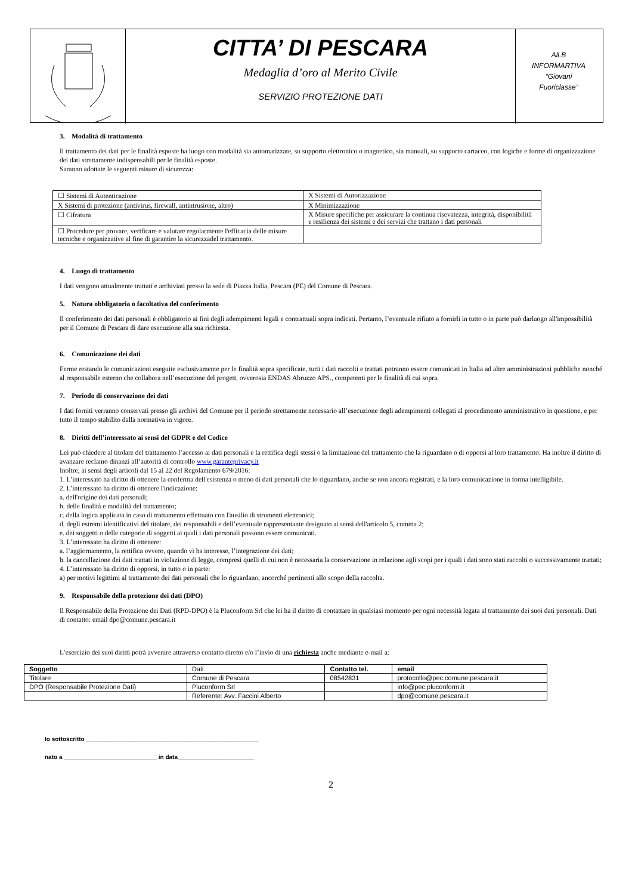CITTA’ DI PESCARA
Medaglia d’oro al Merito Civile
SERVIZIO PROTEZIONE DATI
All.B
INFORMARTIVA
“Giovani
Fuoriclasse”
3. Modalità di trattamento
Il trattamento dei dati per le finalità esposte ha luogo con modalità sia automatizzate, su supporto elettronico o magnetico, sia manuali, su supporto cartaceo, con logiche e forme di organizzazione dei dati strettamente indispensabili per le finalità esposte.
Saranno adottate le seguenti misure di sicurezza:
| ☐ Sistemi di Autenticazione | X Sistemi di Autorizzazione |
| X Sistemi di protezione (antivirus, firewall, antintrusione, altro) | X Minimizzazione |
| ☐ Cifratura | X Misure specifiche per assicurare la continua risevatezza, integrità, disponibilità e resilienza dei sistemi e dei servizi che trattano i dati personali |
| ☐ Procedure per provare, verificare e valutare regolarmente l'efficacia delle misure tecniche e organizzative al fine di garantire la sicurezzadel trattamento. | |
4. Luogo di trattamento
I dati vengono attualmente trattati e archiviati presso la sede di Piazza Italia, Pescara (PE) del Comune di Pescara.
5. Natura obbligatoria o facoltativa del conferimento
Il conferimento dei dati personali è obbligatorio ai fini degli adempimenti legali e contrattuali sopra indicati. Pertanto, l’eventuale rifiuto a fornirli in tutto o in parte può darluogo all'impossibilità per il Comune di Pescara di dare esecuzione alla sua richiesta.
6. Comunicazione dei dati
Ferme restando le comunicazioni eseguite esclusivamente per le finalità sopra specificate, tutti i dati raccolti e trattati potranno essere comunicati in Italia ad altre amministrazioni pubbliche nonché al responsabile esterno che collabora nell’esecuzione del progett, ovverosia ENDAS Abruzzo APS., competenti per le finalità di cui sopra.
7. Periodo di conservazione dei dati
I dati forniti verranno conservati presso gli archivi del Comune per il periodo strettamente necessario all’esecuzione degli adempimenti collegati al procedimento amministrativo in questione, e per tutto il tempo stabilito dalla normativa in vigore.
8. Diritti dell’interessato ai sensi del GDPR e del Codice
Lei può chiedere al titolare del trattamento l’accesso ai dati personali e la rettifica degli stessi o la limitazione del trattamento che la riguardano o di opporsi al loro trattamento. Ha inoltre il diritto di avanzare reclamo dinanzi all’autorità di controllo www.garanteprivacy.it
Inoltre, ai sensi degli articoli dal 15 al 22 del Regolamento 679/2016:
1. L’interessato ha diritto di ottenere la conferma dell'esistenza o meno di dati personali che lo riguardano, anche se non ancora registrati, e la loro comunicazione in forma intelligibile.
2. L’interessato ha diritto di ottenere l'indicazione:
a. dell'origine dei dati personali;
b. delle finalità e modalità del trattamento;
c. della logica applicata in caso di trattamento effettuato con l'ausilio di strumenti elettronici;
d. degli estremi identificativi del titolare, dei responsabili e dell’eventuale rappresentante designato ai sensi dell'articolo 5, comma 2;
e. dei soggetti o delle categorie di soggetti ai quali i dati personali possono essere comunicati.
3. L’interessato ha diritto di ottenere:
a. l’aggiornamento, la rettifica ovvero, quando vi ha interesse, l’integrazione dei dati;
b. la cancellazione dei dati trattati in violazione di legge, compresi quelli di cui non è necessaria la conservazione in relazione agli scopi per i quali i dati sono stati raccolti o successivamente trattati;
4. L’interessato ha diritto di opporsi, in tutto o in parte:
a) per motivi legittimi al trattamento dei dati personali che lo riguardano, ancorché pertinenti allo scopo della raccolta.
9. Responsabile della protezione dei dati (DPO)
Il Responsabile della Protezione dei Dati (RPD-DPO) è la Pluconform Srl che lei ha il diritto di contattare in qualsiasi momento per ogni necessità legata al trattamento dei suoi dati personali. Dati di contatto: email dpo@comune.pescara.it
L’esercizio dei suoi diritti potrà avvenire attraverso contatto diretto e/o l’invio di una richiesta anche mediante e-mail a:
| Soggetto | Dati | Contatto tel. | email |
| Titolare | Comune di Pescara | 08542831 | protocollo@pec.comune.pescara.it |
| DPO (Responsabile Protezione Dati) | Pluconform Srl | | info@pec.pluconform.it |
| | Referente: Avv. Faccini Alberto | | dpo@comune.pescara.it |
Io sottoscritto ____________________________________________________
nato a ____________________________ in data_______________________
2